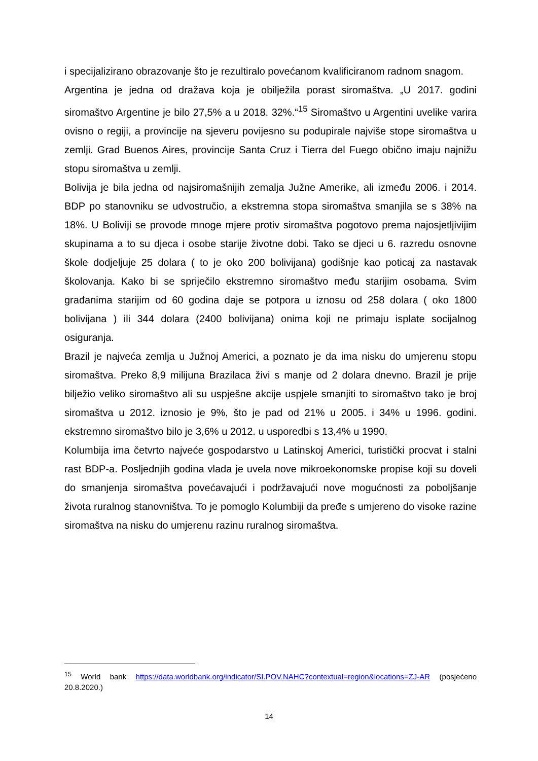i specijalizirano obrazovanje što je rezultiralo povećanom kvalificiranom radnom snagom.
Argentina je jedna od dražava koja je obilježila porast siromaštva. „U 2017. godini siromaštvo Argentine je bilo 27,5% a u 2018. 32%.“<sup>15</sup> Siromaštvo u Argentini uvelike varira ovisno o regiji, a provincije na sjeveru povijesno su podupirale najviše stope siromaštva u zemlji. Grad Buenos Aires, provincije Santa Cruz i Tierra del Fuego obično imaju najnižu stopu siromaštva u zemlji.
Bolivija je bila jedna od najsiromašnijih zemalja Južne Amerike, ali između 2006. i 2014. BDP po stanovniku se udvostručio, a ekstremna stopa siromaštva smanjila se s 38% na 18%. U Boliviji se provode mnoge mjere protiv siromaštva pogotovo prema najosjetljivijim skupinama a to su djeca i osobe starije životne dobi. Tako se djeci u 6. razredu osnovne škole dodjeljuje 25 dolara ( to je oko 200 bolivijana) godišnje kao poticaj za nastavak školovanja. Kako bi se spriječilo ekstremno siromaštvo među starijim osobama. Svim građanima starijim od 60 godina daje se potpora u iznosu od 258 dolara ( oko 1800 bolivijana ) ili 344 dolara (2400 bolivijana) onima koji ne primaju isplate socijalnog osiguranja.
Brazil je najveća zemlja u Južnoj Americi, a poznato je da ima nisku do umjerenu stopu siromaštva. Preko 8,9 milijuna Brazilaca živi s manje od 2 dolara dnevno. Brazil je prije bilježio veliko siromaštvo ali su uspješne akcije uspjele smanjiti to siromaštvo tako je broj siromaštva u 2012. iznosio je 9%, što je pad od 21% u 2005. i 34% u 1996. godini. ekstremno siromaštvo bilo je 3,6% u 2012. u usporedbi s 13,4% u 1990.
Kolumbija ima četvrto najveće gospodarstvo u Latinskoj Americi, turistički procvat i stalni rast BDP-a. Posljednjih godina vlada je uvela nove mikroekonomske propise koji su doveli do smanjenja siromaštva povećavajući i podržavajući nove mogućnosti za poboljšanje života ruralnog stanovništva. To je pomoglo Kolumbiji da pređe s umjereno do visoke razine siromaštva na nisku do umjerenu razinu ruralnog siromaštva.
<sup>15</sup> World bank https://data.worldbank.org/indicator/SI.POV.NAHC?contextual=region&locations=ZJ-AR (posjećeno 20.8.2020.)
14